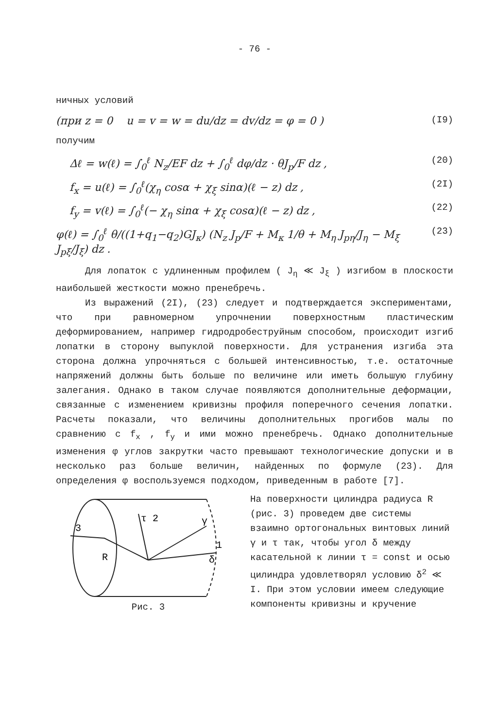- 76 -
ничных условий
(при z = 0 u = v = w = du/dz = dv/dz = φ = 0 ) (I9)
получим
Δℓ = w(ℓ) = ∫<sub>0</sub><sup>ℓ</sup> N<sub>z</sub>/EF dz + ∫<sub>0</sub><sup>ℓ</sup> dφ/dz · θJ<sub>p</sub>/F dz , (20)
f<sub>x</sub> = u(ℓ) = ∫<sub>0</sub><sup>ℓ</sup>(χ<sub>η</sub> cosα + χ<sub>ξ</sub> sinα)(ℓ − z) dz , (2I)
f<sub>y</sub> = v(ℓ) = ∫<sub>0</sub><sup>ℓ</sup>(− χ<sub>η</sub> sinα + χ<sub>ξ</sub> cosα)(ℓ − z) dz , (22)
φ(ℓ) = ∫<sub>0</sub><sup>ℓ</sup> θ/((1+q<sub>1</sub>−q<sub>2</sub>)GJ<sub>к</sub>) (N<sub>z</sub> J<sub>p</sub>/F + M<sub>к</sub> 1/θ + M<sub>η</sub> J<sub>pη</sub>/J<sub>η</sub> − M<sub>ξ</sub> J<sub>pξ</sub>/J<sub>ξ</sub>) dz . (23)
Для лопаток с удлиненным профилем ( J<sub>η</sub> ≪ J<sub>ξ</sub> ) изгибом в плоскости наибольшей жесткости можно пренебречь.
Из выражений (2I), (23) следует и подтверждается экспериментами, что при равномерном упрочнении поверхностным пластическим деформированием, например гидродробеструйным способом, происходит изгиб лопатки в сторону выпуклой поверхности. Для устранения изгиба эта сторона должна упрочняться с большей интенсивностью, т.е. остаточные напряжений должны быть больше по величине или иметь большую глубину залегания. Однако в таком случае появляются дополнительные деформации, связанные с изменением кривизны профиля поперечного сечения лопатки. Расчеты показали, что величины дополнительных прогибов малы по сравнению с f<sub>x</sub> , f<sub>y</sub> и ими можно пренебречь. Однако дополнительные изменения φ углов закрутки часто превышают технологические допуски и в несколько раз больше величин, найденных по формуле (23). Для определения φ воспользуемся подходом, приведенным в работе [7].
3
R
τ 2
γ
1
δ
Рис. 3
На поверхности цилиндра радиуса R (рис. 3) проведем две системы взаимно ортогональных винтовых линий γ и τ так, чтобы угол δ между касательной к линии τ = const и осью цилиндра удовлетворял условию δ<sup>2</sup> ≪ I. При этом условии имеем следующие компоненты кривизны и кручение